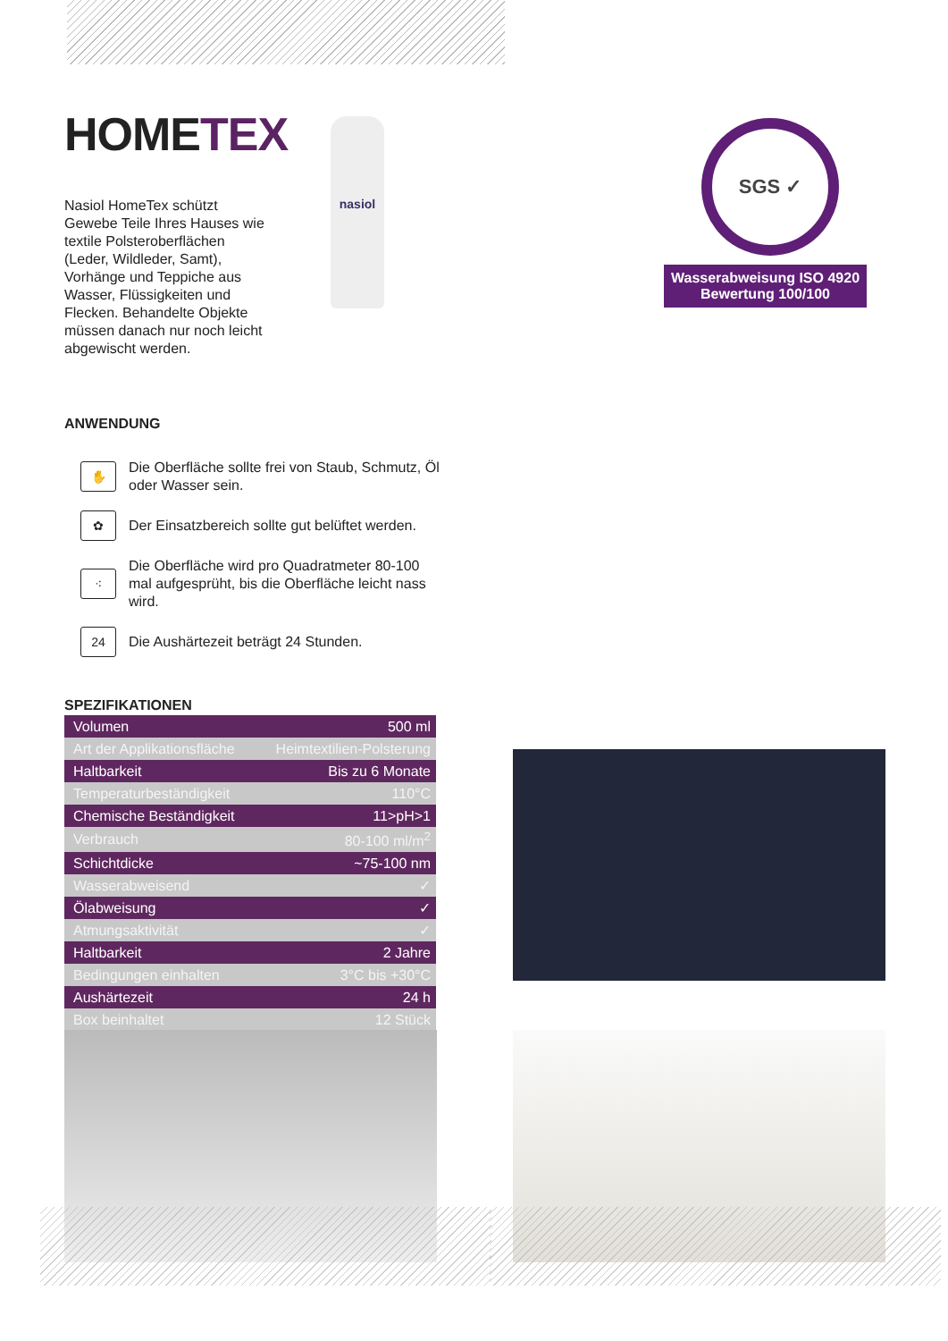HOMETEX
Nasiol HomeTex schützt Gewebe Teile Ihres Hauses wie textile Polsteroberflächen (Leder, Wildleder, Samt), Vorhänge und Teppiche aus Wasser, Flüssigkeiten und Flecken. Behandelte Objekte müssen danach nur noch leicht abgewischt werden.
ANWENDUNG
✋
Die Oberfläche sollte frei von Staub, Schmutz, Öl oder Wasser sein.
✿
Der Einsatzbereich sollte gut belüftet werden.
⁖
Die Oberfläche wird pro Quadratmeter 80-100 mal aufgesprüht, bis die Oberfläche leicht nass wird.
24
Die Aushärtezeit beträgt 24 Stunden.
SPEZIFIKATIONEN
| Volumen | 500 ml |
| Art der Applikationsfläche | Heimtextilien-Polsterung |
| Haltbarkeit | Bis zu 6 Monate |
| Temperaturbeständigkeit | 110°C |
| Chemische Beständigkeit | 11>pH>1 |
| Verbrauch | 80-100 ml/m<sup>2</sup> |
| Schichtdicke | ~75-100 nm |
| Wasserabweisend | ✓ |
| Ölabweisung | ✓ |
| Atmungsaktivität | ✓ |
| Haltbarkeit | 2 Jahre |
| Bedingungen einhalten | 3°C bis +30°C |
| Aushärtezeit | 24 h |
| Box beinhaltet | 12 Stück |
nasiol SGS ✓
Wasserabweisung ISO 4920
Bewertung 100/100